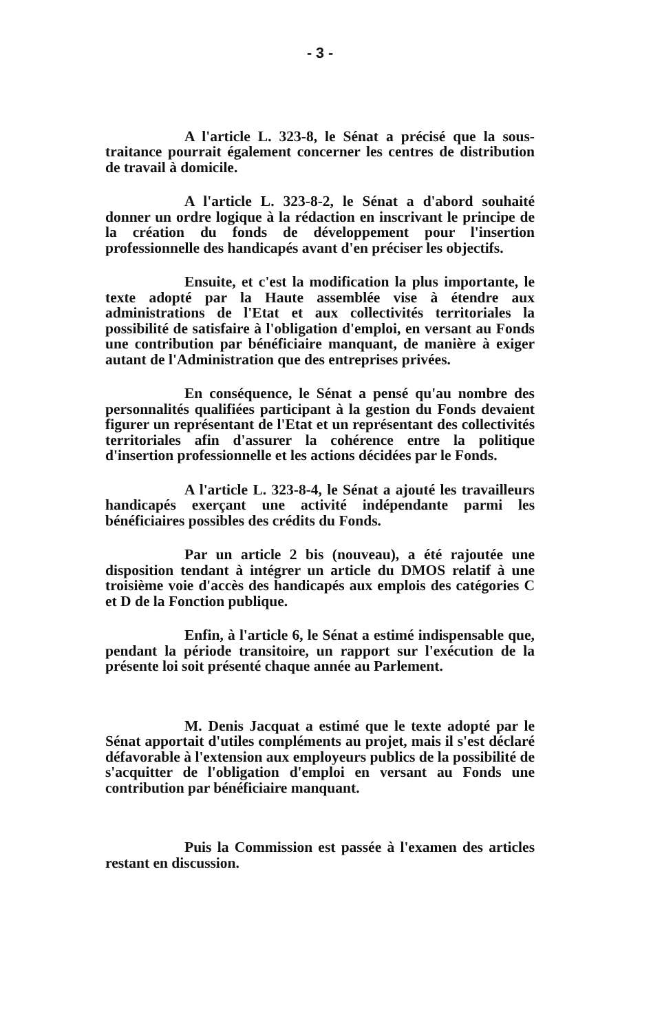- 3 -
A l'article L. 323-8, le Sénat a précisé que la sous-traitance pourrait également concerner les centres de distribution de travail à domicile.
A l'article L. 323-8-2, le Sénat a d'abord souhaité donner un ordre logique à la rédaction en inscrivant le principe de la création du fonds de développement pour l'insertion professionnelle des handicapés avant d'en préciser les objectifs.
Ensuite, et c'est la modification la plus importante, le texte adopté par la Haute assemblée vise à étendre aux administrations de l'Etat et aux collectivités territoriales la possibilité de satisfaire à l'obligation d'emploi, en versant au Fonds une contribution par bénéficiaire manquant, de manière à exiger autant de l'Administration que des entreprises privées.
En conséquence, le Sénat a pensé qu'au nombre des personnalités qualifiées participant à la gestion du Fonds devaient figurer un représentant de l'Etat et un représentant des collectivités territoriales afin d'assurer la cohérence entre la politique d'insertion professionnelle et les actions décidées par le Fonds.
A l'article L. 323-8-4, le Sénat a ajouté les travailleurs handicapés exerçant une activité indépendante parmi les bénéficiaires possibles des crédits du Fonds.
Par un article 2 bis (nouveau), a été rajoutée une disposition tendant à intégrer un article du DMOS relatif à une troisième voie d'accès des handicapés aux emplois des catégories C et D de la Fonction publique.
Enfin, à l'article 6, le Sénat a estimé indispensable que, pendant la période transitoire, un rapport sur l'exécution de la présente loi soit présenté chaque année au Parlement.
M. Denis Jacquat a estimé que le texte adopté par le Sénat apportait d'utiles compléments au projet, mais il s'est déclaré défavorable à l'extension aux employeurs publics de la possibilité de s'acquitter de l'obligation d'emploi en versant au Fonds une contribution par bénéficiaire manquant.
Puis la Commission est passée à l'examen des articles restant en discussion.